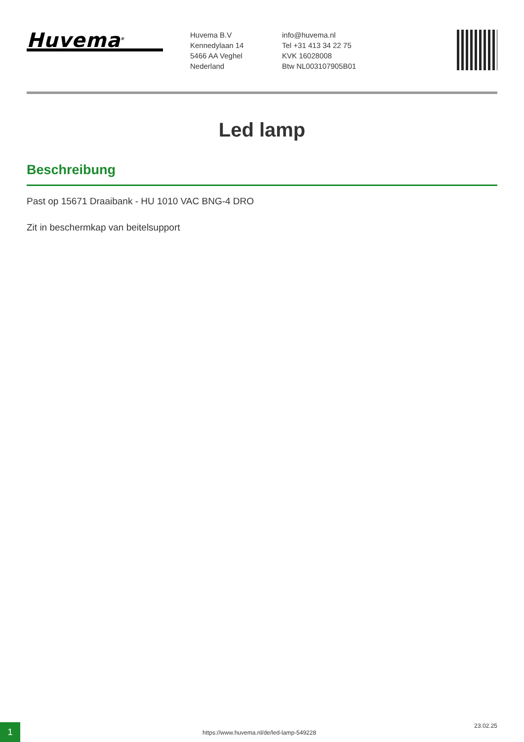Huvema<sup>®</sup>
Huvema B.V
Kennedylaan 14
5466 AA Veghel
Nederland
info@huvema.nl
Tel +31 413 34 22 75
KVK 16028008
Btw NL003107905B01
Led lamp
Beschreibung
Past op 15671 Draaibank - HU 1010 VAC BNG-4 DRO
Zit in beschermkap van beitelsupport
1
https://www.huvema.nl/de/led-lamp-549228
23.02.25